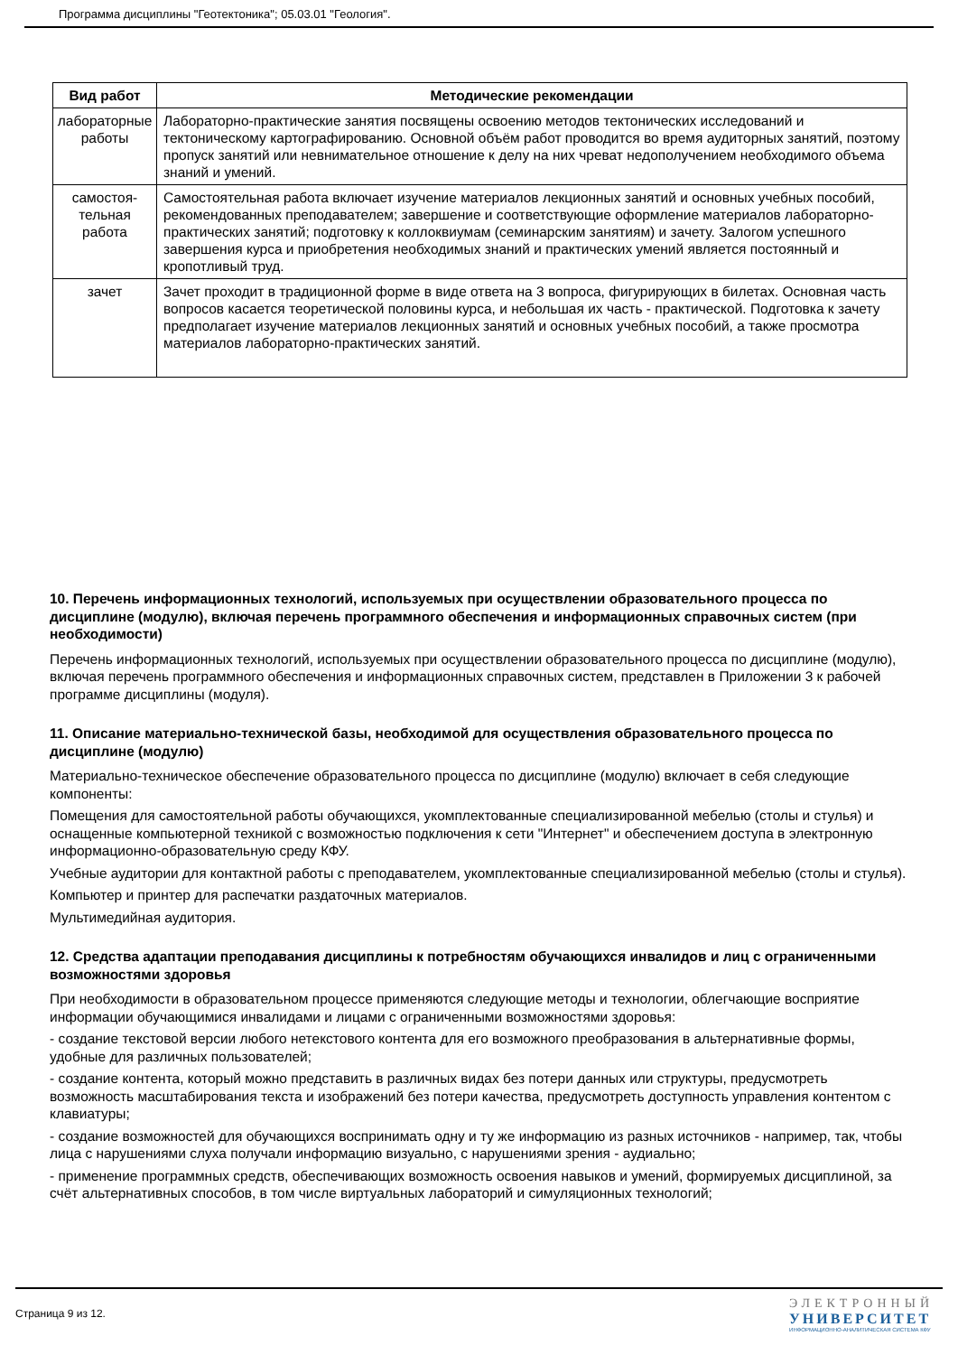Программа дисциплины "Геотектоника"; 05.03.01 "Геология".
| Вид работ | Методические рекомендации |
| --- | --- |
| лабораторные работы | Лабораторно-практические занятия посвящены освоению методов тектонических исследований и тектоническому картографированию. Основной объём работ проводится во время аудиторных занятий, поэтому пропуск занятий или невнимательное отношение к делу на них чреват недополучением необходимого объема знаний и умений. |
| самостоя-тельная работа | Самостоятельная работа включает изучение материалов лекционных занятий и основных учебных пособий, рекомендованных преподавателем; завершение и соответствующие оформление материалов лабораторно-практических занятий; подготовку к коллоквиумам (семинарским занятиям) и зачету. Залогом успешного завершения курса и приобретения необходимых знаний и практических умений является постоянный и кропотливый труд. |
| зачет | Зачет проходит в традиционной форме в виде ответа на 3 вопроса, фигурирующих в билетах. Основная часть вопросов касается теоретической половины курса, и небольшая их часть - практической. Подготовка к зачету предполагает изучение материалов лекционных занятий и основных учебных пособий, а также просмотра материалов лабораторно-практических занятий. |
10. Перечень информационных технологий, используемых при осуществлении образовательного процесса по дисциплине (модулю), включая перечень программного обеспечения и информационных справочных систем (при необходимости)
Перечень информационных технологий, используемых при осуществлении образовательного процесса по дисциплине (модулю), включая перечень программного обеспечения и информационных справочных систем, представлен в Приложении 3 к рабочей программе дисциплины (модуля).
11. Описание материально-технической базы, необходимой для осуществления образовательного процесса по дисциплине (модулю)
Материально-техническое обеспечение образовательного процесса по дисциплине (модулю) включает в себя следующие компоненты:
Помещения для самостоятельной работы обучающихся, укомплектованные специализированной мебелью (столы и стулья) и оснащенные компьютерной техникой с возможностью подключения к сети "Интернет" и обеспечением доступа в электронную информационно-образовательную среду КФУ.
Учебные аудитории для контактной работы с преподавателем, укомплектованные специализированной мебелью (столы и стулья).
Компьютер и принтер для распечатки раздаточных материалов.
Мультимедийная аудитория.
12. Средства адаптации преподавания дисциплины к потребностям обучающихся инвалидов и лиц с ограниченными возможностями здоровья
При необходимости в образовательном процессе применяются следующие методы и технологии, облегчающие восприятие информации обучающимися инвалидами и лицами с ограниченными возможностями здоровья:
- создание текстовой версии любого нетекстового контента для его возможного преобразования в альтернативные формы, удобные для различных пользователей;
- создание контента, который можно представить в различных видах без потери данных или структуры, предусмотреть возможность масштабирования текста и изображений без потери качества, предусмотреть доступность управления контентом с клавиатуры;
- создание возможностей для обучающихся воспринимать одну и ту же информацию из разных источников - например, так, чтобы лица с нарушениями слуха получали информацию визуально, с нарушениями зрения - аудиально;
- применение программных средств, обеспечивающих возможность освоения навыков и умений, формируемых дисциплиной, за счёт альтернативных способов, в том числе виртуальных лабораторий и симуляционных технологий;
Страница 9 из 12.
ЭЛЕКТРОННЫЙ
УНИВЕРСИТЕТ
ИНФОРМАЦИОННО-АНАЛИТИЧЕСКАЯ СИСТЕМА КФУ